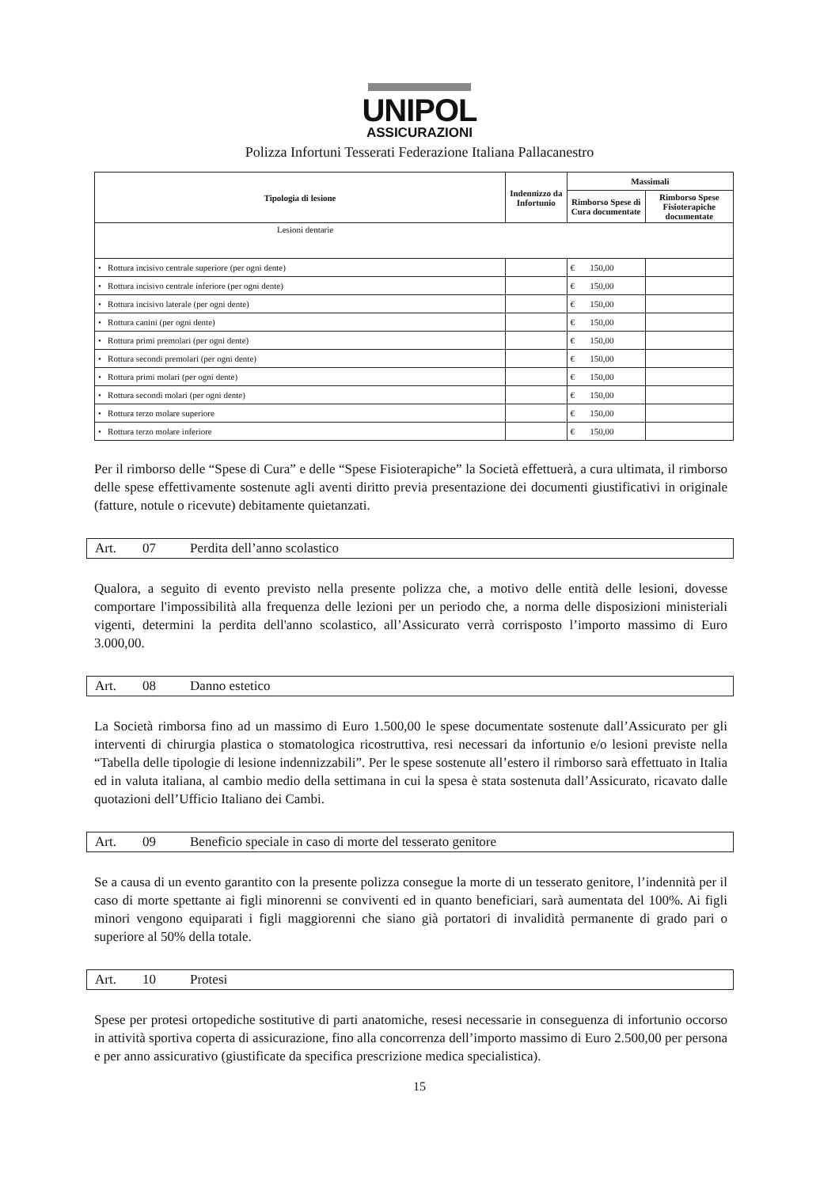UNIPOL
ASSICURAZIONI
Polizza Infortuni Tesserati Federazione Italiana Pallacanestro
| Tipologia di lesione | Indennizzo da Infortunio | Massimali | |
| --- | --- | --- | --- |
| | | Rimborso Spese di Cura documentate | Rimborso Spese Fisioterapiche documentate |
| Lesioni dentarie | | | |
| • Rottura incisivo centrale superiore (per ogni dente) | | € 150,00 | |
| • Rottura incisivo centrale inferiore (per ogni dente) | | € 150,00 | |
| • Rottura incisivo laterale (per ogni dente) | | € 150,00 | |
| • Rottura canini (per ogni dente) | | € 150,00 | |
| • Rottura primi premolari (per ogni dente) | | € 150,00 | |
| • Rottura secondi premolari (per ogni dente) | | € 150,00 | |
| • Rottura primi molari (per ogni dente) | | € 150,00 | |
| • Rottura secondi molari (per ogni dente) | | € 150,00 | |
| • Rottura terzo molare superiore | | € 150,00 | |
| • Rottura terzo molare inferiore | | € 150,00 | |
Per il rimborso delle “Spese di Cura” e delle “Spese Fisioterapiche” la Società effettuerà, a cura ultimata, il rimborso delle spese effettivamente sostenute agli aventi diritto previa presentazione dei documenti giustificativi in originale (fatture, notule o ricevute) debitamente quietanzati.
Art. 07 Perdita dell’anno scolastico
Qualora, a seguito di evento previsto nella presente polizza che, a motivo delle entità delle lesioni, dovesse comportare l'impossibilità alla frequenza delle lezioni per un periodo che, a norma delle disposizioni ministeriali vigenti, determini la perdita dell'anno scolastico, all’Assicurato verrà corrisposto l’importo massimo di Euro 3.000,00.
Art. 08 Danno estetico
La Società rimborsa fino ad un massimo di Euro 1.500,00 le spese documentate sostenute dall’Assicurato per gli interventi di chirurgia plastica o stomatologica ricostruttiva, resi necessari da infortunio e/o lesioni previste nella “Tabella delle tipologie di lesione indennizzabili”. Per le spese sostenute all’estero il rimborso sarà effettuato in Italia ed in valuta italiana, al cambio medio della settimana in cui la spesa è stata sostenuta dall’Assicurato, ricavato dalle quotazioni dell’Ufficio Italiano dei Cambi.
Art. 09 Beneficio speciale in caso di morte del tesserato genitore
Se a causa di un evento garantito con la presente polizza consegue la morte di un tesserato genitore, l’indennità per il caso di morte spettante ai figli minorenni se conviventi ed in quanto beneficiari, sarà aumentata del 100%. Ai figli minori vengono equiparati i figli maggiorenni che siano già portatori di invalidità permanente di grado pari o superiore al 50% della totale.
Art. 10 Protesi
Spese per protesi ortopediche sostitutive di parti anatomiche, resesi necessarie in conseguenza di infortunio occorso in attività sportiva coperta di assicurazione, fino alla concorrenza dell’importo massimo di Euro 2.500,00 per persona e per anno assicurativo (giustificate da specifica prescrizione medica specialistica).
15